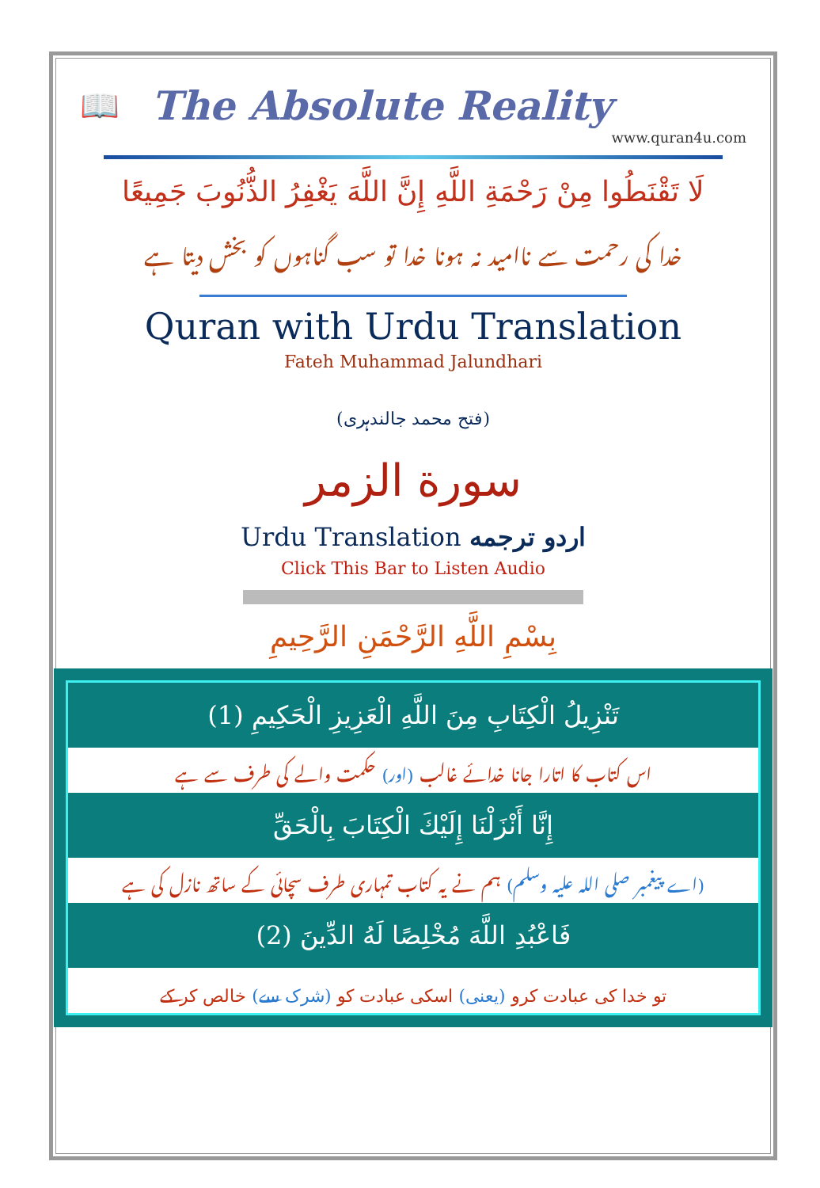📖
The Absolute Reality
www.quran4u.com
لَا تَقْنَطُوا مِنْ رَحْمَةِ اللَّهِ إِنَّ اللَّهَ يَغْفِرُ الذُّنُوبَ جَمِيعًا
خدا کی رحمت سے ناامید نہ ہونا خدا تو سب گناہوں کو بخش دیتا ہے
Quran with Urdu Translation
Fateh Muhammad Jalundhari
(فتح محمد جالندہری)
سورة الزمر
Urdu Translation اردو ترجمه
Click This Bar to Listen Audio
بِسْمِ اللَّهِ الرَّحْمَنِ الرَّحِيمِ
| تَنْزِيلُ الْكِتَابِ مِنَ اللَّهِ الْعَزِيزِ الْحَكِيمِ (1) |
| اس کتاب کا اتارا جانا خدائے غالب (اور) حکمت والے کی طرف سے ہے |
| إِنَّا أَنْزَلْنَا إِلَيْكَ الْكِتَابَ بِالْحَقِّ |
| (اے پیغمبر صلی اللہ علیہ وسلم) ہم نے یہ کتاب تمہاری طرف سچائی کے ساتھ نازل کی ہے |
| فَاعْبُدِ اللَّهَ مُخْلِصًا لَهُ الدِّينَ (2) |
| تو خدا کی عبادت کرو (یعنی) اسکی عبادت کو (شرک سے) خالص کر کے |